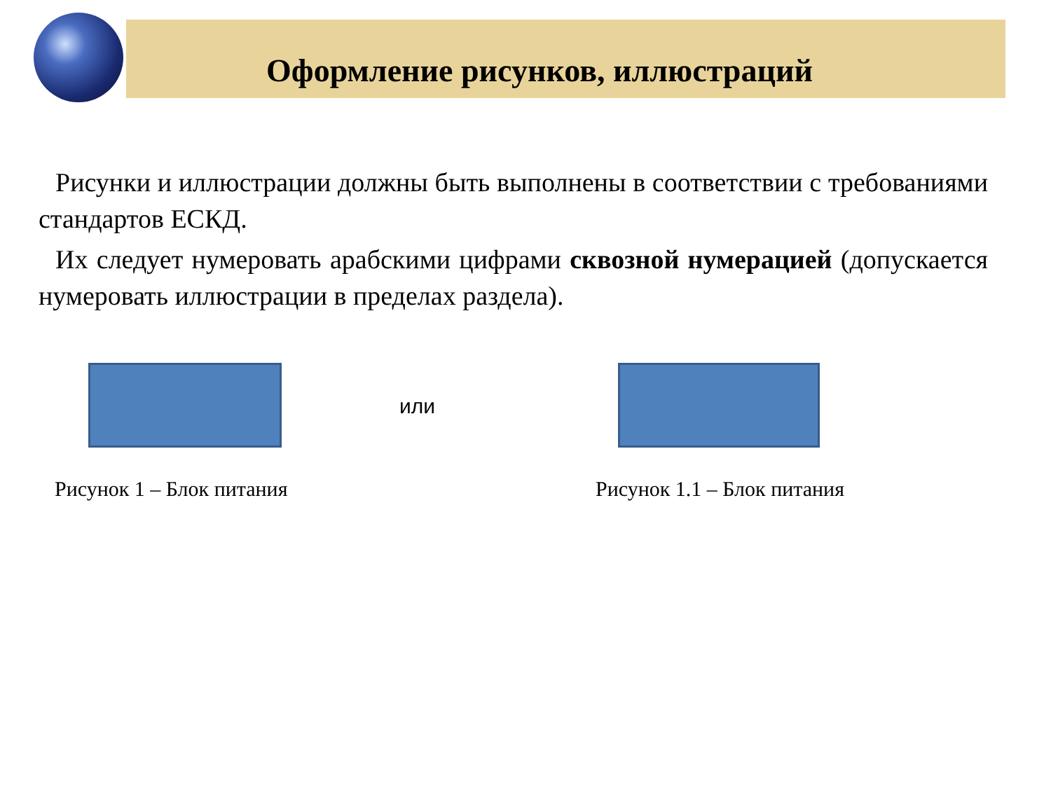Оформление рисунков, иллюстраций
Рисунки и иллюстрации должны быть выполнены в соответствии с требованиями стандартов ЕСКД.
Их следует нумеровать арабскими цифрами сквозной нумерацией (допускается нумеровать иллюстрации в пределах раздела).
Рисунок 1 – Блок питания
или
Рисунок 1.1 – Блок питания